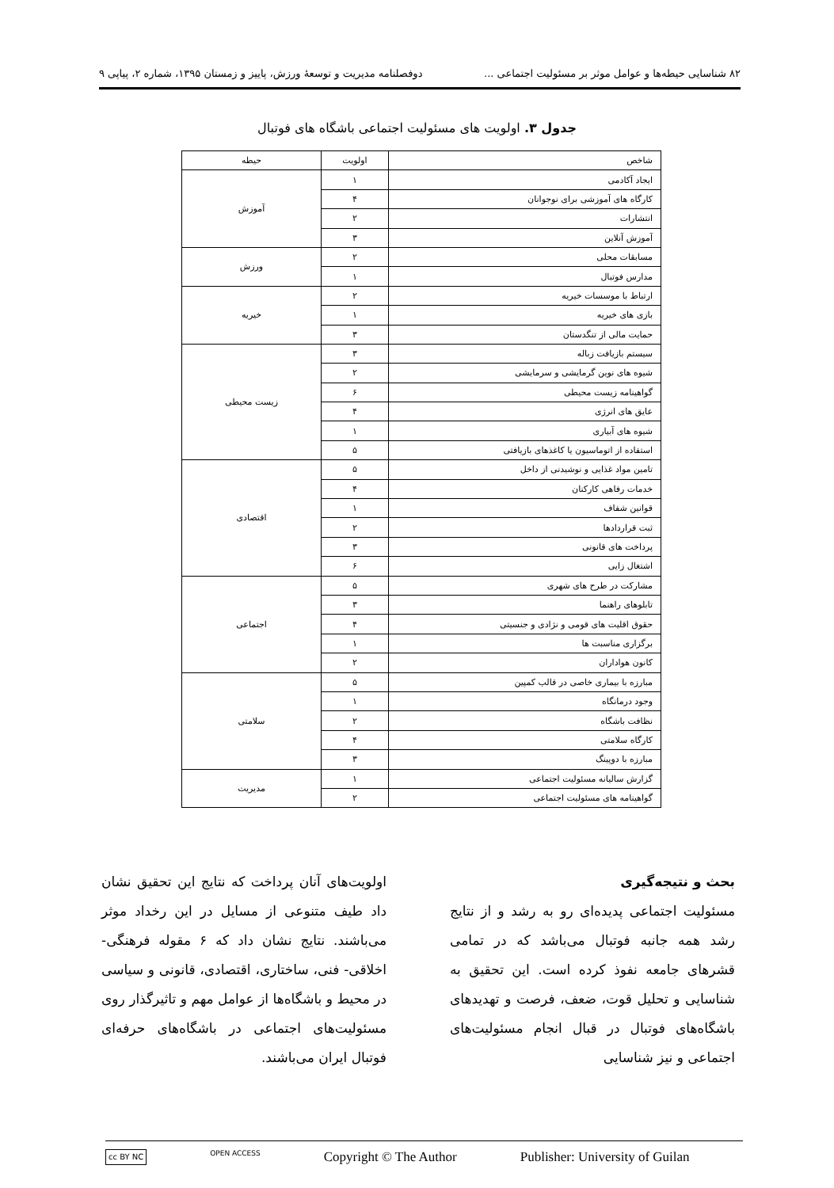۸۲ شناسایی حیطه‌ها و عوامل موثر بر مسئولیت اجتماعی ... دوفصلنامه مدیریت و توسعهٔ ورزش، پاییز و زمستان ۱۳۹۵، شماره ۲، پیاپی ۹
جدول ۳. اولویت های مسئولیت اجتماعی باشگاه های فوتبال
| شاخص | اولویت | حیطه |
| --- | --- | --- |
| ایجاد آکادمی | ۱ | آموزش |
| کارگاه های آموزشی برای نوجوانان | ۴ | |
| انتشارات | ۲ | |
| آموزش آنلاین | ۳ | |
| مسابقات محلی | ۲ | ورزش |
| مدارس فوتبال | ۱ | |
| ارتباط با موسسات خیریه | ۲ | خیریه |
| بازی های خیریه | ۱ | |
| حمایت مالی از تنگدستان | ۳ | |
| سیستم بازیافت زباله | ۳ | زیست محیطی |
| شیوه های نوین گرمایشی و سرمایشی | ۲ | |
| گواهینامه زیست محیطی | ۶ | |
| عایق های انرژی | ۴ | |
| شیوه های آبیاری | ۱ | |
| استفاده از اتوماسیون یا کاغذهای بازیافتی | ۵ | |
| تامین مواد غذایی و نوشیدنی از داخل | ۵ | اقتصادی |
| خدمات رفاهی کارکنان | ۴ | |
| قوانین شفاف | ۱ | |
| ثبت قراردادها | ۲ | |
| پرداخت های قانونی | ۳ | |
| اشتغال زایی | ۶ | |
| مشارکت در طرح های شهری | ۵ | اجتماعی |
| تابلوهای راهنما | ۳ | |
| حقوق اقلیت های قومی و نژادی و جنسیتی | ۴ | |
| برگزاری مناسبت ها | ۱ | |
| کانون هواداران | ۲ | |
| مبارزه با بیماری خاصی در قالب کمپین | ۵ | سلامتی |
| وجود درمانگاه | ۱ | |
| نظافت باشگاه | ۲ | |
| کارگاه سلامتی | ۴ | |
| مبارزه با دوپینگ | ۳ | |
| گزارش سالیانه مسئولیت اجتماعی | ۱ | مدیریت |
| گواهینامه های مسئولیت اجتماعی | ۲ | |
بحث و نتیجه‌گیری
مسئولیت اجتماعی پدیده‌ای رو به رشد و از نتایج رشد همه جانبه فوتبال می‌باشد که در تمامی قشرهای جامعه نفوذ کرده است. این تحقیق به شناسایی و تحلیل قوت، ضعف، فرصت و تهدیدهای باشگاه‌های فوتبال در قبال انجام مسئولیت‌های اجتماعی و نیز شناسایی
اولویت‌های آنان پرداخت که نتایج این تحقیق نشان داد طیف متنوعی از مسایل در این رخداد موثر می‌باشند. نتایج نشان داد که ۶ مقوله فرهنگی- اخلاقی- فنی، ساختاری، اقتصادی، قانونی و سیاسی در محیط و باشگاه‌ها از عوامل مهم و تاثیرگذار روی مسئولیت‌های اجتماعی در باشگاه‌های حرفه‌ای فوتبال ایران می‌باشند.
cc BY NC OPEN ACCESS Copyright © The Author Publisher: University of Guilan